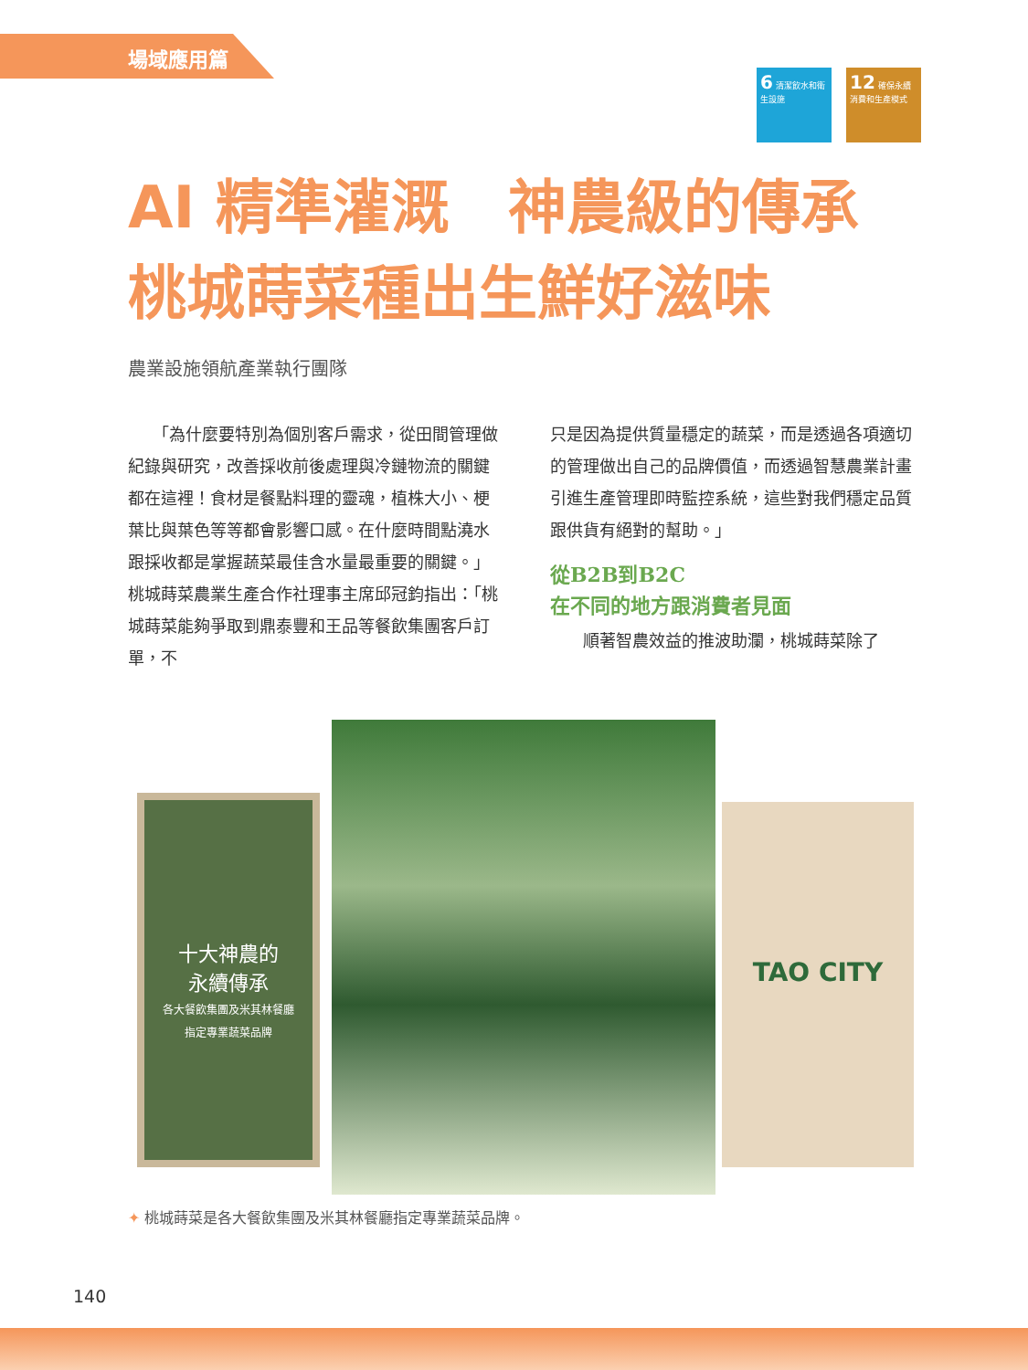場域應用篇
6 清潔飲水和衛生設施
12 確保永續消費和生產模式
AI 精準灌溉　神農級的傳承
桃城蒔菜種出生鮮好滋味
農業設施領航產業執行團隊
　　「為什麼要特別為個別客戶需求，從田間管理做紀錄與研究，改善採收前後處理與冷鏈物流的關鍵都在這裡！食材是餐點料理的靈魂，植株大小、梗葉比與葉色等等都會影響口感。在什麼時間點澆水跟採收都是掌握蔬菜最佳含水量最重要的關鍵。」桃城蒔菜農業生產合作社理事主席邱冠鈞指出：「桃城蒔菜能夠爭取到鼎泰豐和王品等餐飲集團客戶訂單，不
只是因為提供質量穩定的蔬菜，而是透過各項適切的管理做出自己的品牌價值，而透過智慧農業計畫引進生產管理即時監控系統，這些對我們穩定品質跟供貨有絕對的幫助。」
從B2B到B2C
在不同的地方跟消費者見面
　　順著智農效益的推波助瀾，桃城蒔菜除了
十大神農的
永續傳承
各大餐飲集團及米其林餐廳
指定專業蔬菜品牌
TAO CITY
✦ 桃城蒔菜是各大餐飲集團及米其林餐廳指定專業蔬菜品牌。
140